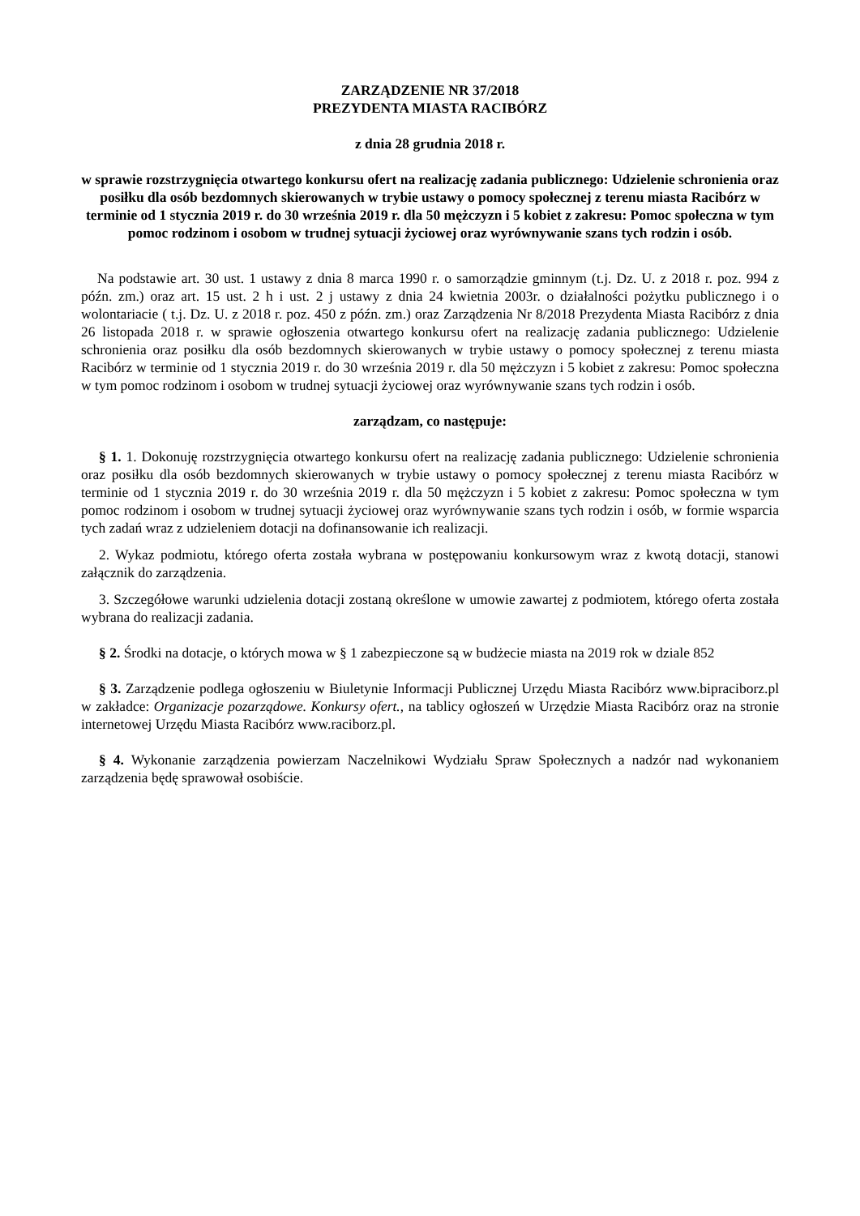ZARZĄDZENIE NR 37/2018
PREZYDENTA MIASTA RACIBÓRZ
z dnia 28 grudnia 2018 r.
w sprawie rozstrzygnięcia otwartego konkursu ofert na realizację zadania publicznego: Udzielenie schronienia oraz posiłku dla osób bezdomnych skierowanych w trybie ustawy o pomocy społecznej z terenu miasta Racibórz w terminie od 1 stycznia 2019 r. do 30 września 2019 r. dla 50 mężczyzn i 5 kobiet z zakresu: Pomoc społeczna w tym pomoc rodzinom i osobom w trudnej sytuacji życiowej oraz wyrównywanie szans tych rodzin i osób.
Na podstawie art. 30 ust. 1 ustawy z dnia 8 marca 1990 r. o samorządzie gminnym (t.j. Dz. U. z 2018 r. poz. 994 z późn. zm.) oraz art. 15 ust. 2 h i ust. 2 j ustawy z dnia 24 kwietnia 2003r. o działalności pożytku publicznego i o wolontariacie ( t.j. Dz. U. z 2018 r. poz. 450 z późn. zm.) oraz Zarządzenia Nr 8/2018 Prezydenta Miasta Racibórz z dnia 26 listopada 2018 r. w sprawie ogłoszenia otwartego konkursu ofert na realizację zadania publicznego: Udzielenie schronienia oraz posiłku dla osób bezdomnych skierowanych w trybie ustawy o pomocy społecznej z terenu miasta Racibórz w terminie od 1 stycznia 2019 r. do 30 września 2019 r. dla 50 mężczyzn i 5 kobiet z zakresu: Pomoc społeczna w tym pomoc rodzinom i osobom w trudnej sytuacji życiowej oraz wyrównywanie szans tych rodzin i osób.
zarządzam, co następuje:
§ 1. 1. Dokonuję rozstrzygnięcia otwartego konkursu ofert na realizację zadania publicznego: Udzielenie schronienia oraz posiłku dla osób bezdomnych skierowanych w trybie ustawy o pomocy społecznej z terenu miasta Racibórz w terminie od 1 stycznia 2019 r. do 30 września 2019 r. dla 50 mężczyzn i 5 kobiet z zakresu: Pomoc społeczna w tym pomoc rodzinom i osobom w trudnej sytuacji życiowej oraz wyrównywanie szans tych rodzin i osób, w formie wsparcia tych zadań wraz z udzieleniem dotacji na dofinansowanie ich realizacji.
2. Wykaz podmiotu, którego oferta została wybrana w postępowaniu konkursowym wraz z kwotą dotacji, stanowi załącznik do zarządzenia.
3. Szczegółowe warunki udzielenia dotacji zostaną określone w umowie zawartej z podmiotem, którego oferta została wybrana do realizacji zadania.
§ 2. Środki na dotacje, o których mowa w § 1 zabezpieczone są w budżecie miasta na 2019 rok w dziale 852
§ 3. Zarządzenie podlega ogłoszeniu w Biuletynie Informacji Publicznej Urzędu Miasta Racibórz www.bipraciborz.pl w zakładce: Organizacje pozarządowe. Konkursy ofert., na tablicy ogłoszeń w Urzędzie Miasta Racibórz oraz na stronie internetowej Urzędu Miasta Racibórz www.raciborz.pl.
§ 4. Wykonanie zarządzenia powierzam Naczelnikowi Wydziału Spraw Społecznych a nadzór nad wykonaniem zarządzenia będę sprawował osobiście.